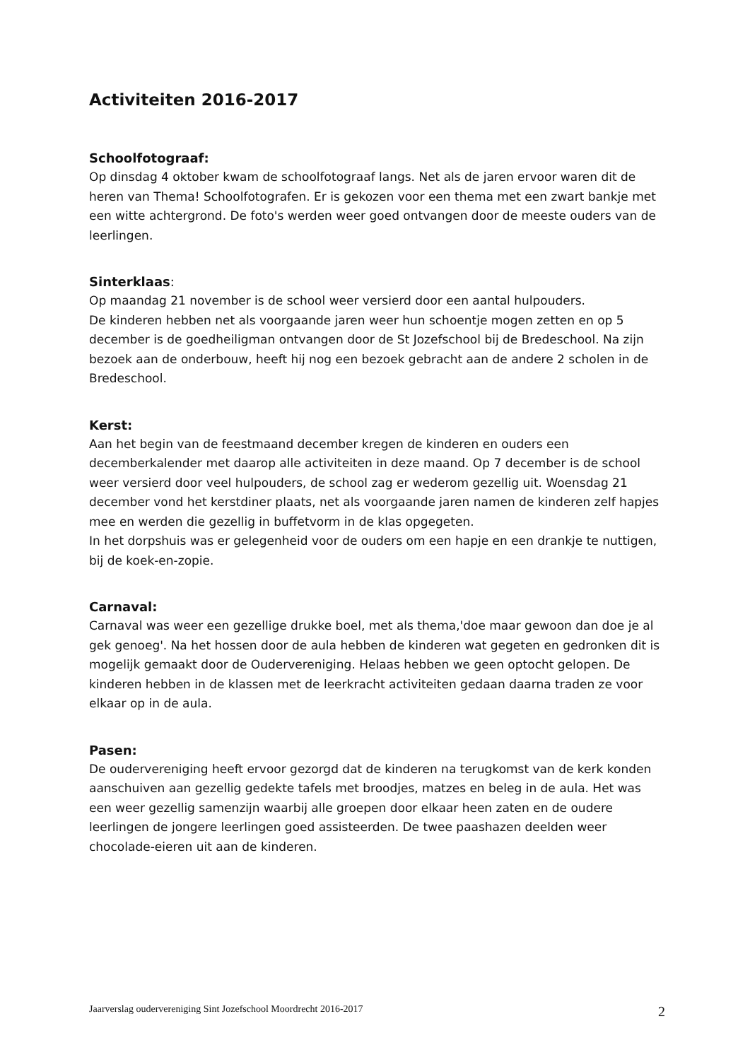Activiteiten 2016-2017
Schoolfotograaf:
Op dinsdag 4 oktober kwam de schoolfotograaf langs. Net als de jaren ervoor waren dit de heren van Thema! Schoolfotografen. Er is gekozen voor een thema met een zwart bankje met een witte achtergrond. De foto's werden weer goed ontvangen door de meeste ouders van de leerlingen.
Sinterklaas:
Op maandag 21 november is de school weer versierd door een aantal hulpouders.
De kinderen hebben net als voorgaande jaren weer hun schoentje mogen zetten en op 5 december is de goedheiligman ontvangen door de St Jozefschool bij de Bredeschool. Na zijn bezoek aan de onderbouw, heeft hij nog een bezoek gebracht aan de andere 2 scholen in de Bredeschool.
Kerst:
Aan het begin van de feestmaand december kregen de kinderen en ouders een decemberkalender met daarop alle activiteiten in deze maand. Op 7 december is de school weer versierd door veel hulpouders, de school zag er wederom gezellig uit. Woensdag 21 december vond het kerstdiner plaats, net als voorgaande jaren namen de kinderen zelf hapjes mee en werden die gezellig in buffetvorm in de klas opgegeten.
In het dorpshuis was er gelegenheid voor de ouders om een hapje en een drankje te nuttigen, bij de koek-en-zopie.
Carnaval:
Carnaval was weer een gezellige drukke boel, met als thema,'doe maar gewoon dan doe je al gek genoeg'. Na het hossen door de aula hebben de kinderen wat gegeten en gedronken dit is mogelijk gemaakt door de Oudervereniging. Helaas hebben we geen optocht gelopen. De kinderen hebben in de klassen met de leerkracht activiteiten gedaan daarna traden ze voor elkaar op in de aula.
Pasen:
De oudervereniging heeft ervoor gezorgd dat de kinderen na terugkomst van de kerk konden aanschuiven aan gezellig gedekte tafels met broodjes, matzes en beleg in de aula. Het was een weer gezellig samenzijn waarbij alle groepen door elkaar heen zaten en de oudere leerlingen de jongere leerlingen goed assisteerden. De twee paashazen deelden weer chocolade-eieren uit aan de kinderen.
Jaarverslag oudervereniging Sint Jozefschool Moordrecht 2016-2017 2